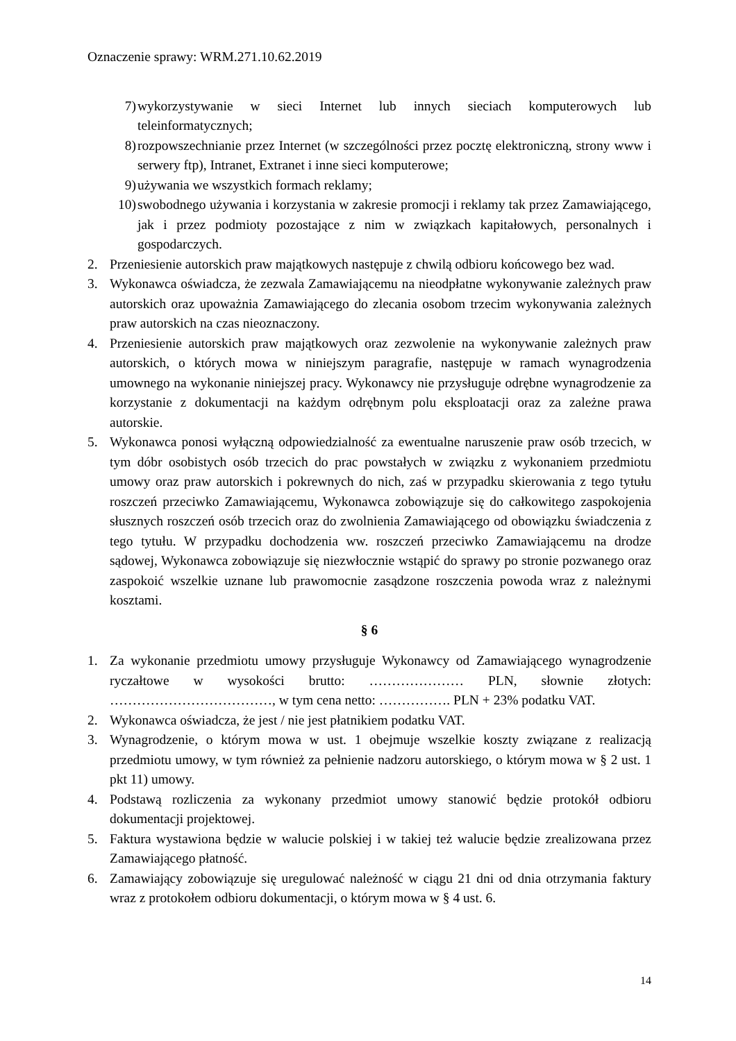Oznaczenie sprawy: WRM.271.10.62.2019
7) wykorzystywanie w sieci Internet lub innych sieciach komputerowych lub teleinformatycznych;
8) rozpowszechnianie przez Internet (w szczególności przez pocztę elektroniczną, strony www i serwery ftp), Intranet, Extranet i inne sieci komputerowe;
9) używania we wszystkich formach reklamy;
10) swobodnego używania i korzystania w zakresie promocji i reklamy tak przez Zamawiającego, jak i przez podmioty pozostające z nim w związkach kapitałowych, personalnych i gospodarczych.
2. Przeniesienie autorskich praw majątkowych następuje z chwilą odbioru końcowego bez wad.
3. Wykonawca oświadcza, że zezwala Zamawiającemu na nieodpłatne wykonywanie zależnych praw autorskich oraz upoważnia Zamawiającego do zlecania osobom trzecim wykonywania zależnych praw autorskich na czas nieoznaczony.
4. Przeniesienie autorskich praw majątkowych oraz zezwolenie na wykonywanie zależnych praw autorskich, o których mowa w niniejszym paragrafie, następuje w ramach wynagrodzenia umownego na wykonanie niniejszej pracy. Wykonawcy nie przysługuje odrębne wynagrodzenie za korzystanie z dokumentacji na każdym odrębnym polu eksploatacji oraz za zależne prawa autorskie.
5. Wykonawca ponosi wyłączną odpowiedzialność za ewentualne naruszenie praw osób trzecich, w tym dóbr osobistych osób trzecich do prac powstałych w związku z wykonaniem przedmiotu umowy oraz praw autorskich i pokrewnych do nich, zaś w przypadku skierowania z tego tytułu roszczeń przeciwko Zamawiającemu, Wykonawca zobowiązuje się do całkowitego zaspokojenia słusznych roszczeń osób trzecich oraz do zwolnienia Zamawiającego od obowiązku świadczenia z tego tytułu. W przypadku dochodzenia ww. roszczeń przeciwko Zamawiającemu na drodze sądowej, Wykonawca zobowiązuje się niezwłocznie wstąpić do sprawy po stronie pozwanego oraz zaspokoić wszelkie uznane lub prawomocnie zasądzone roszczenia powoda wraz z należnymi kosztami.
§ 6
1. Za wykonanie przedmiotu umowy przysługuje Wykonawcy od Zamawiającego wynagrodzenie ryczałtowe w wysokości brutto: ………………… PLN, słownie złotych: ………………………………, w tym cena netto: ……………. PLN + 23% podatku VAT.
2. Wykonawca oświadcza, że jest / nie jest płatnikiem podatku VAT.
3. Wynagrodzenie, o którym mowa w ust. 1 obejmuje wszelkie koszty związane z realizacją przedmiotu umowy, w tym również za pełnienie nadzoru autorskiego, o którym mowa w § 2 ust. 1 pkt 11) umowy.
4. Podstawą rozliczenia za wykonany przedmiot umowy stanowić będzie protokół odbioru dokumentacji projektowej.
5. Faktura wystawiona będzie w walucie polskiej i w takiej też walucie będzie zrealizowana przez Zamawiającego płatność.
6. Zamawiający zobowiązuje się uregulować należność w ciągu 21 dni od dnia otrzymania faktury wraz z protokołem odbioru dokumentacji, o którym mowa w § 4 ust. 6.
14